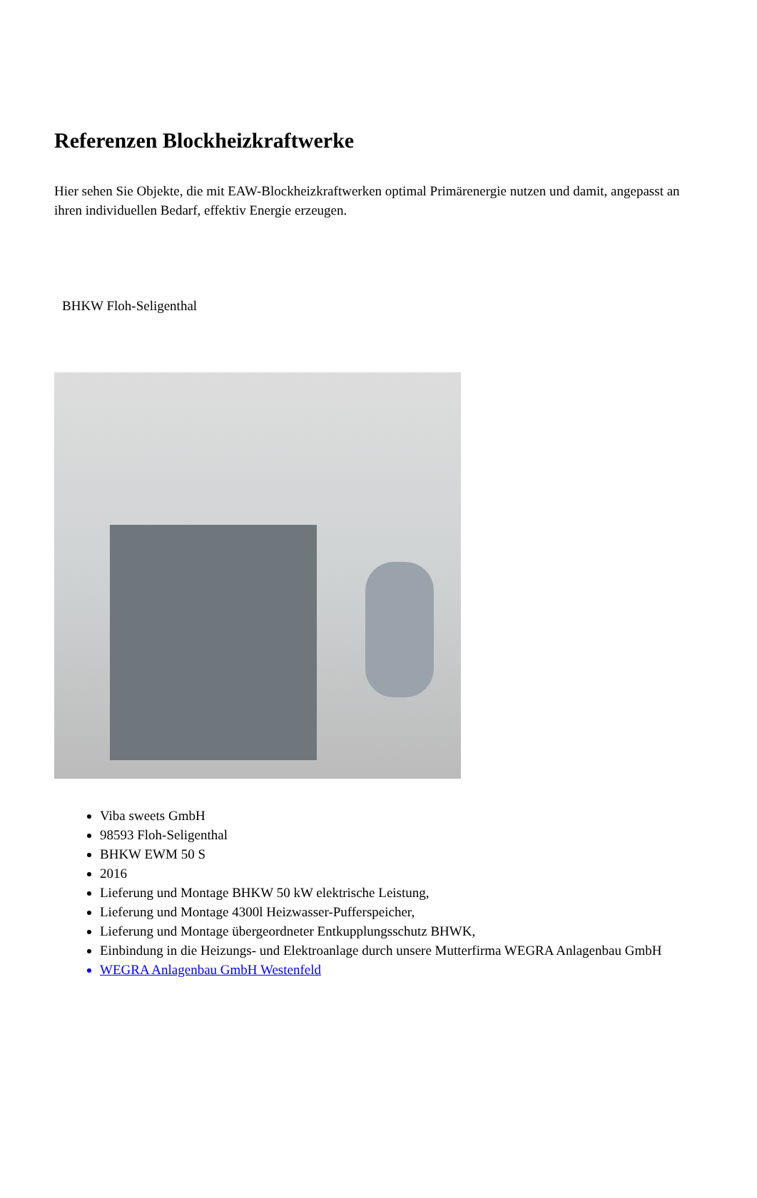Referenzen Blockheizkraftwerke
Hier sehen Sie Objekte, die mit EAW-Blockheizkraftwerken optimal Primärenergie nutzen und damit, angepasst an ihren individuellen Bedarf, effektiv Energie erzeugen.
BHKW Floh-Seligenthal
Viba sweets GmbH
98593 Floh-Seligenthal
BHKW EWM 50 S
2016
Lieferung und Montage BHKW 50 kW elektrische Leistung,
Lieferung und Montage 4300l Heizwasser-Pufferspeicher,
Lieferung und Montage übergeordneter Entkupplungsschutz BHWK,
Einbindung in die Heizungs- und Elektroanlage durch unsere Mutterfirma WEGRA Anlagenbau GmbH
WEGRA Anlagenbau GmbH Westenfeld